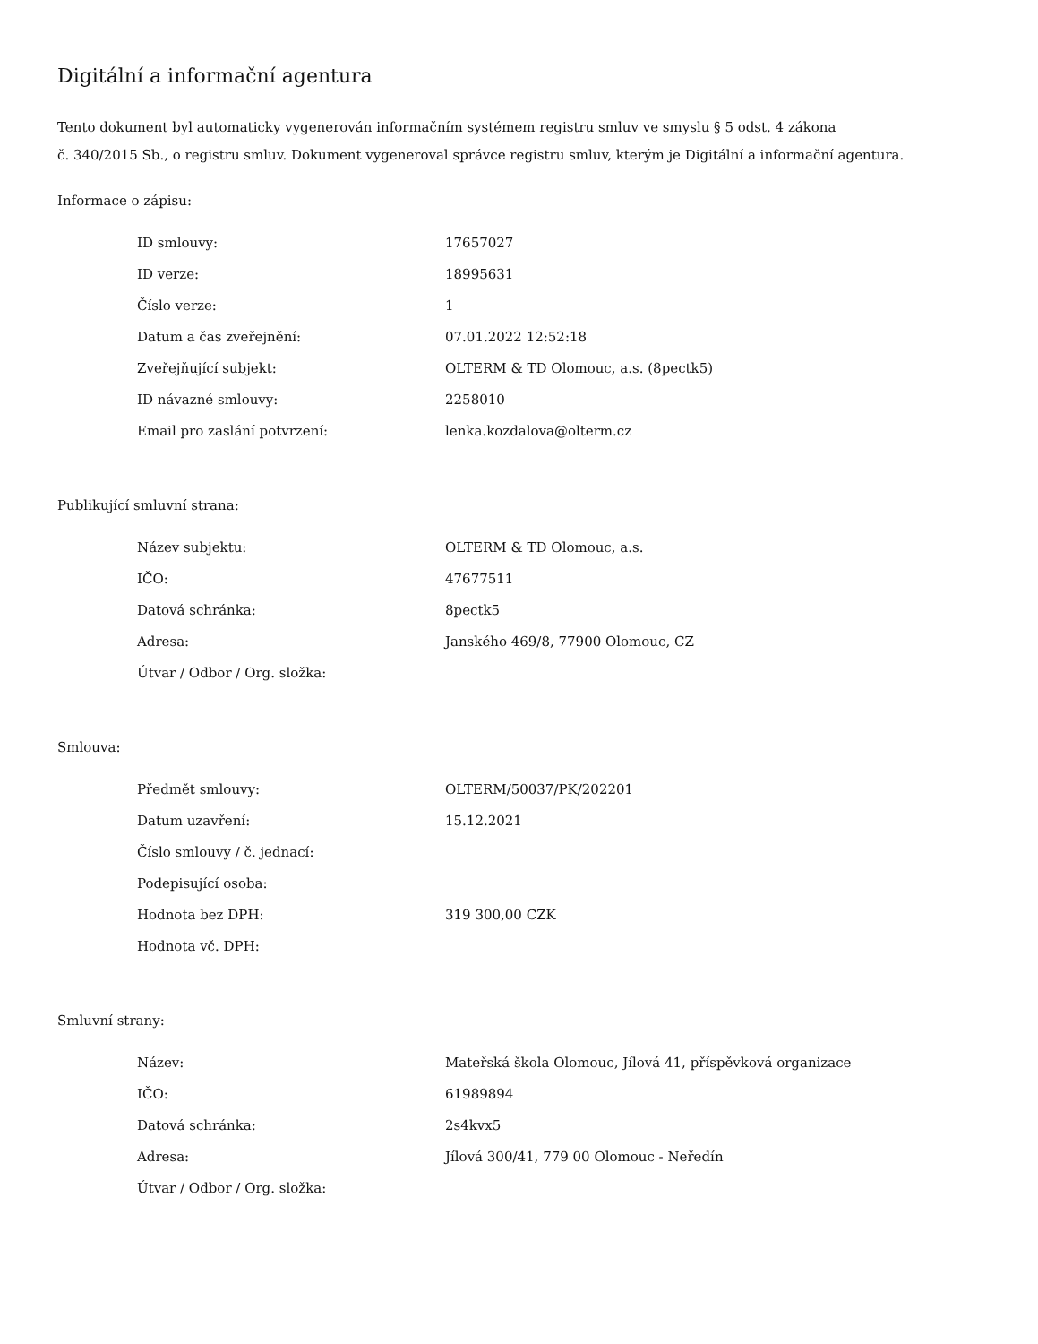Digitální a informační agentura
Tento dokument byl automaticky vygenerován informačním systémem registru smluv ve smyslu § 5 odst. 4 zákona
č. 340/2015 Sb., o registru smluv. Dokument vygeneroval správce registru smluv, kterým je Digitální a informační agentura.
Informace o zápisu:
| ID smlouvy: | 17657027 |
| ID verze: | 18995631 |
| Číslo verze: | 1 |
| Datum a čas zveřejnění: | 07.01.2022 12:52:18 |
| Zveřejňující subjekt: | OLTERM & TD Olomouc, a.s. (8pectk5) |
| ID návazné smlouvy: | 2258010 |
| Email pro zaslání potvrzení: | lenka.kozdalova@olterm.cz |
Publikující smluvní strana:
| Název subjektu: | OLTERM & TD Olomouc, a.s. |
| IČO: | 47677511 |
| Datová schránka: | 8pectk5 |
| Adresa: | Janského 469/8, 77900 Olomouc, CZ |
| Útvar / Odbor / Org. složka: | |
Smlouva:
| Předmět smlouvy: | OLTERM/50037/PK/202201 |
| Datum uzavření: | 15.12.2021 |
| Číslo smlouvy / č. jednací: | |
| Podepisující osoba: | |
| Hodnota bez DPH: | 319 300,00 CZK |
| Hodnota vč. DPH: | |
Smluvní strany:
| Název: | Mateřská škola Olomouc, Jílová 41, příspěvková organizace |
| IČO: | 61989894 |
| Datová schránka: | 2s4kvx5 |
| Adresa: | Jílová 300/41, 779 00 Olomouc - Neředín |
| Útvar / Odbor / Org. složka: | |